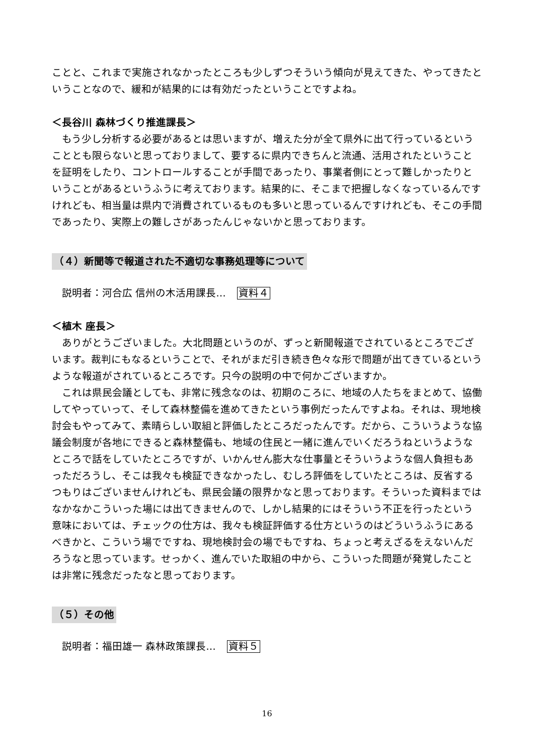ことと、これまで実施されなかったところも少しずつそういう傾向が見えてきた、やってきたということなので、緩和が結果的には有効だったということですよね。
＜長谷川 森林づくり推進課長＞
　もう少し分析する必要があるとは思いますが、増えた分が全て県外に出て行っているということとも限らないと思っておりまして、要するに県内できちんと流通、活用されたということを証明をしたり、コントロールすることが手間であったり、事業者側にとって難しかったりということがあるというふうに考えております。結果的に、そこまで把握しなくなっているんですけれども、相当量は県内で消費されているものも多いと思っているんですけれども、そこの手間であったり、実際上の難しさがあったんじゃないかと思っております。
（４）新聞等で報道された不適切な事務処理等について
説明者：河合広 信州の木活用課長… 資料４
＜植木 座長＞
　ありがとうございました。大北問題というのが、ずっと新聞報道でされているところでございます。裁判にもなるということで、それがまだ引き続き色々な形で問題が出てきているというような報道がされているところです。只今の説明の中で何かございますか。
　これは県民会議としても、非常に残念なのは、初期のころに、地域の人たちをまとめて、協働してやっていって、そして森林整備を進めてきたという事例だったんですよね。それは、現地検討会もやってみて、素晴らしい取組と評価したところだったんです。だから、こういうような協議会制度が各地にできると森林整備も、地域の住民と一緒に進んでいくだろうねというようなところで話をしていたところですが、いかんせん膨大な仕事量とそういうような個人負担もあっただろうし、そこは我々も検証できなかったし、むしろ評価をしていたところは、反省するつもりはございませんけれども、県民会議の限界かなと思っております。そういった資料まではなかなかこういった場には出てきませんので、しかし結果的にはそういう不正を行ったという意味においては、チェックの仕方は、我々も検証評価する仕方というのはどういうふうにあるべきかと、こういう場でですね、現地検討会の場でもですね、ちょっと考えざるをえないんだろうなと思っています。せっかく、進んでいた取組の中から、こういった問題が発覚したことは非常に残念だったなと思っております。
（５）その他
説明者：福田雄一 森林政策課長… 資料５
16